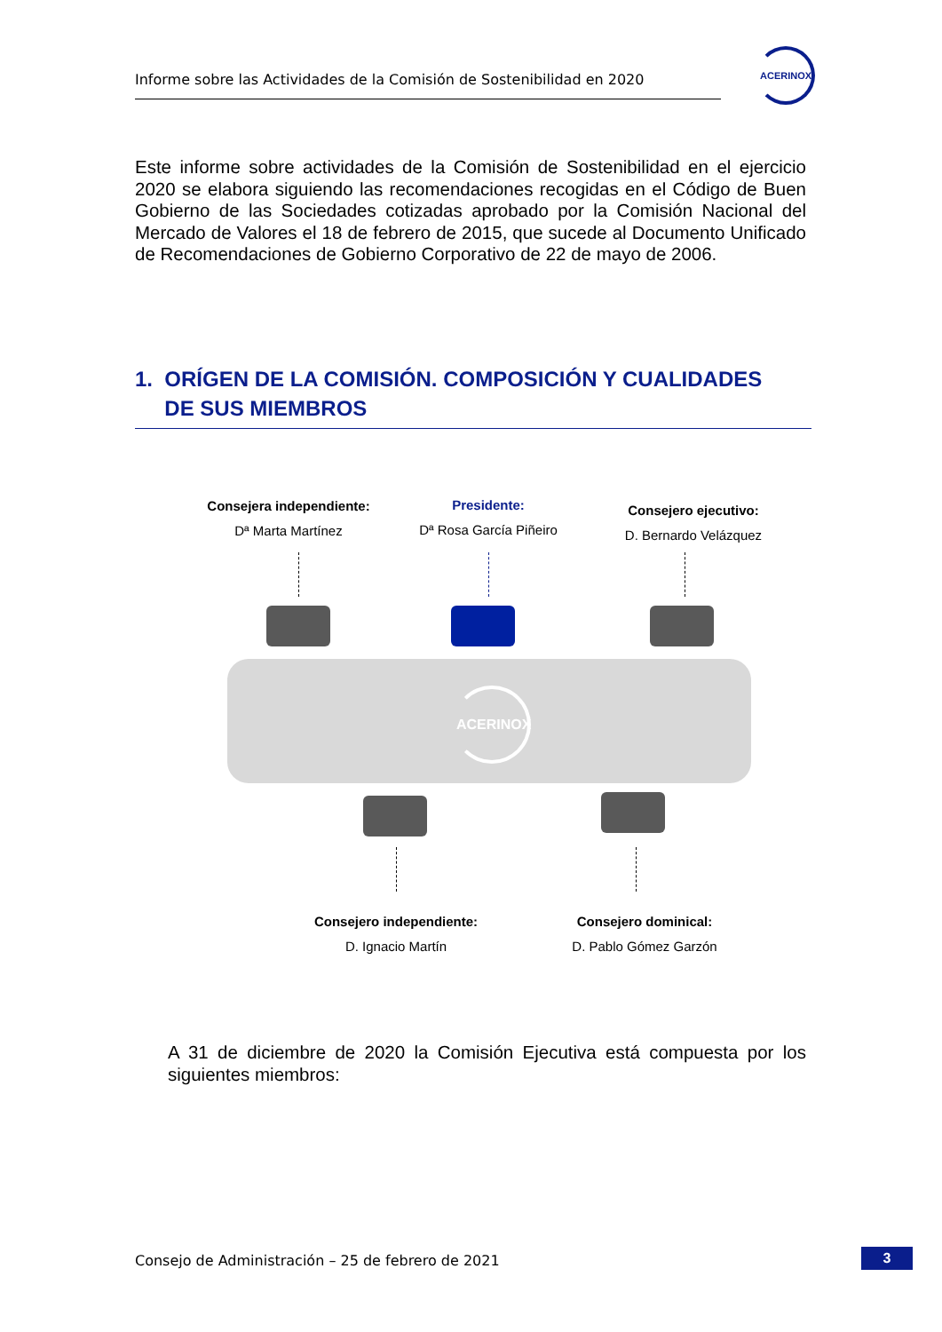Informe sobre las Actividades de la Comisión de Sostenibilidad en 2020
ACERINOX
Este informe sobre actividades de la Comisión de Sostenibilidad en el ejercicio 2020 se elabora siguiendo las recomendaciones recogidas en el Código de Buen Gobierno de las Sociedades cotizadas aprobado por la Comisión Nacional del Mercado de Valores el 18 de febrero de 2015, que sucede al Documento Unificado de Recomendaciones de Gobierno Corporativo de 22 de mayo de 2006.
1. ORÍGEN DE LA COMISIÓN. COMPOSICIÓN Y CUALIDADES
DE SUS MIEMBROS
Consejera independiente:
Dª Marta Martínez
Presidente:
Dª Rosa García Piñeiro
Consejero ejecutivo:
D. Bernardo Velázquez
ACERINOX
Consejero independiente:
D. Ignacio Martín
Consejero dominical:
D. Pablo Gómez Garzón
A 31 de diciembre de 2020 la Comisión Ejecutiva está compuesta por los siguientes miembros:
Consejo de Administración – 25 de febrero de 2021
3